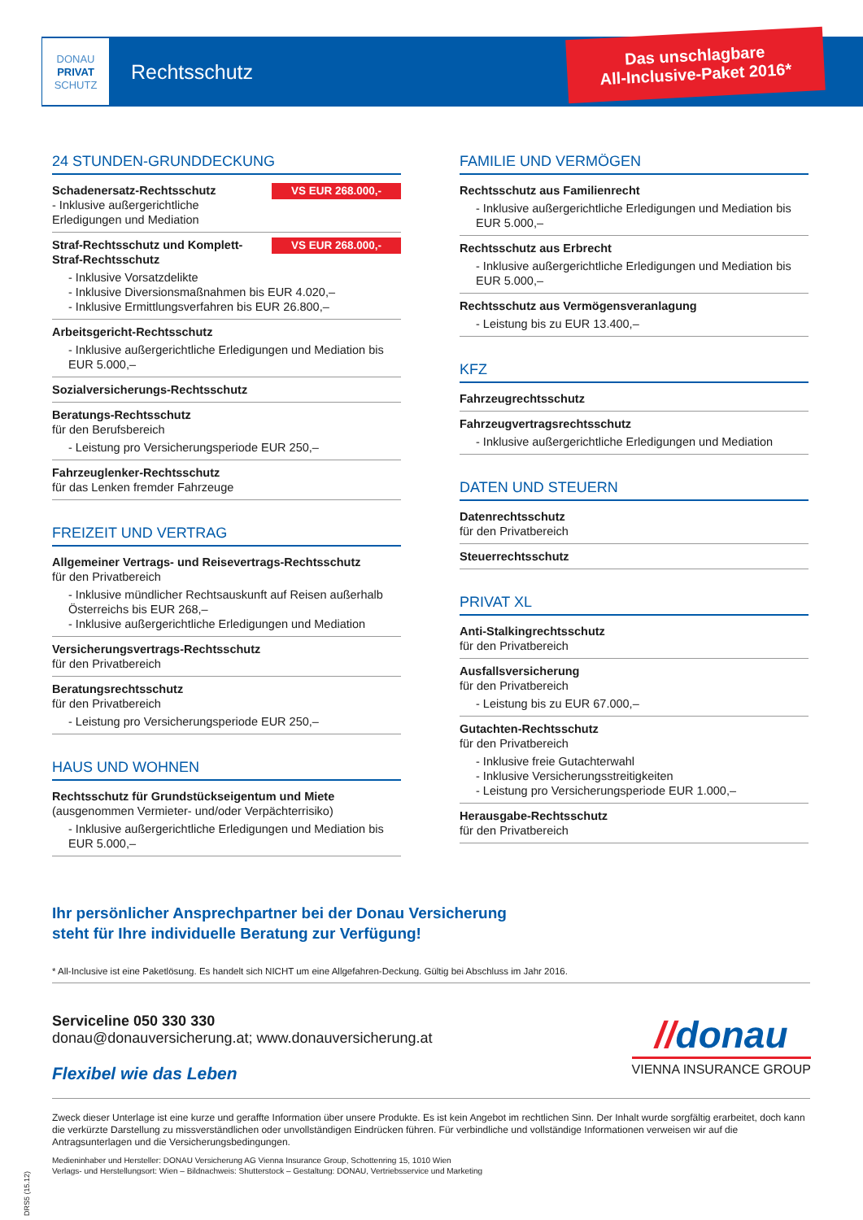DONAU
PRIVAT
SCHUTZ
Rechtsschutz
Das unschlagbare
All-Inclusive-Paket 2016*
24 STUNDEN-GRUNDDECKUNG
VS EUR 268.000,-
Schadenersatz-Rechtsschutz
- Inklusive außergerichtliche Erledigungen und Mediation
VS EUR 268.000,-
Straf-Rechtsschutz und Komplett-Straf-Rechtsschutz
- Inklusive Vorsatzdelikte
- Inklusive Diversionsmaßnahmen bis EUR 4.020,–
- Inklusive Ermittlungsverfahren bis EUR 26.800,–
Arbeitsgericht-Rechtsschutz
- Inklusive außergerichtliche Erledigungen und Mediation bis EUR 5.000,–
Sozialversicherungs-Rechtsschutz
Beratungs-Rechtsschutz
für den Berufsbereich
- Leistung pro Versicherungsperiode EUR 250,–
Fahrzeuglenker-Rechtsschutz
für das Lenken fremder Fahrzeuge
FREIZEIT UND VERTRAG
Allgemeiner Vertrags- und Reisevertrags-Rechtsschutz
für den Privatbereich
- Inklusive mündlicher Rechtsauskunft auf Reisen außerhalb Österreichs bis EUR 268,–
- Inklusive außergerichtliche Erledigungen und Mediation
Versicherungsvertrags-Rechtsschutz
für den Privatbereich
Beratungsrechtsschutz
für den Privatbereich
- Leistung pro Versicherungsperiode EUR 250,–
HAUS UND WOHNEN
Rechtsschutz für Grundstückseigentum und Miete
(ausgenommen Vermieter- und/oder Verpächterrisiko)
- Inklusive außergerichtliche Erledigungen und Mediation bis EUR 5.000,–
FAMILIE UND VERMÖGEN
Rechtsschutz aus Familienrecht
- Inklusive außergerichtliche Erledigungen und Mediation bis EUR 5.000,–
Rechtsschutz aus Erbrecht
- Inklusive außergerichtliche Erledigungen und Mediation bis EUR 5.000,–
Rechtsschutz aus Vermögensveranlagung
- Leistung bis zu EUR 13.400,–
KFZ
Fahrzeugrechtsschutz
Fahrzeugvertragsrechtsschutz
- Inklusive außergerichtliche Erledigungen und Mediation
DATEN UND STEUERN
Datenrechtsschutz
für den Privatbereich
Steuerrechtsschutz
PRIVAT XL
Anti-Stalkingrechtsschutz
für den Privatbereich
Ausfallsversicherung
für den Privatbereich
- Leistung bis zu EUR 67.000,–
Gutachten-Rechtsschutz
für den Privatbereich
- Inklusive freie Gutachterwahl
- Inklusive Versicherungsstreitigkeiten
- Leistung pro Versicherungsperiode EUR 1.000,–
Herausgabe-Rechtsschutz
für den Privatbereich
Ihr persönlicher Ansprechpartner bei der Donau Versicherung
steht für Ihre individuelle Beratung zur Verfügung!
* All-Inclusive ist eine Paketlösung. Es handelt sich NICHT um eine Allgefahren-Deckung. Gültig bei Abschluss im Jahr 2016.
Serviceline 050 330 330
donau@donauversicherung.at; www.donauversicherung.at
Flexibel wie das Leben
//donau
VIENNA INSURANCE GROUP
Zweck dieser Unterlage ist eine kurze und geraffte Information über unsere Produkte. Es ist kein Angebot im rechtlichen Sinn. Der Inhalt wurde sorgfältig erarbeitet, doch kann die verkürzte Darstellung zu missverständlichen oder unvollständigen Eindrücken führen. Für verbindliche und vollständige Informationen verweisen wir auf die Antragsunterlagen und die Versicherungsbedingungen.
Medieninhaber und Hersteller: DONAU Versicherung AG Vienna Insurance Group, Schottenring 15, 1010 Wien
Verlags- und Herstellungsort: Wien – Bildnachweis: Shutterstock – Gestaltung: DONAU, Vertriebsservice und Marketing
DRS5 (15.12)